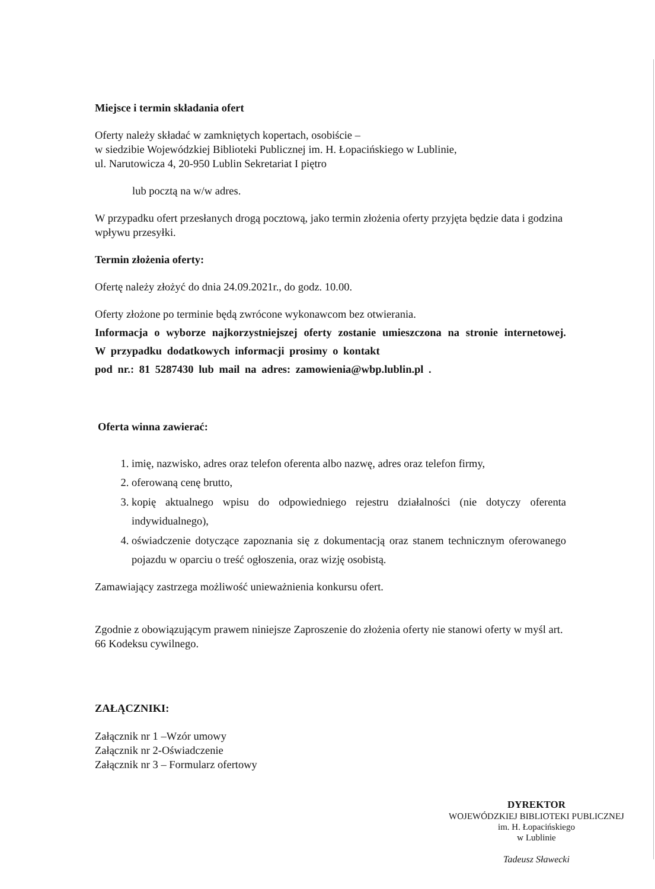Miejsce i termin składania ofert
Oferty należy składać w zamkniętych kopertach, osobiście –
w siedzibie Wojewódzkiej Biblioteki Publicznej im. H. Łopacińskiego w Lublinie,
ul. Narutowicza 4, 20-950 Lublin Sekretariat I piętro
lub pocztą na w/w adres.
W przypadku ofert przesłanych drogą pocztową, jako termin złożenia oferty przyjęta będzie data i godzina wpływu przesyłki.
Termin złożenia oferty:
Ofertę należy złożyć do dnia 24.09.2021r., do godz. 10.00.
Oferty złożone po terminie będą zwrócone wykonawcom bez otwierania.
Informacja o wyborze najkorzystniejszej oferty zostanie umieszczona na stronie internetowej. W przypadku dodatkowych informacji prosimy o kontakt
pod nr.: 81 5287430 lub mail na adres: zamowienia@wbp.lublin.pl .
Oferta winna zawierać:
1. imię, nazwisko, adres oraz telefon oferenta albo nazwę, adres oraz telefon firmy,
2. oferowaną cenę brutto,
3. kopię aktualnego wpisu do odpowiedniego rejestru działalności (nie dotyczy oferenta indywidualnego),
4. oświadczenie dotyczące zapoznania się z dokumentacją oraz stanem technicznym oferowanego pojazdu w oparciu o treść ogłoszenia, oraz wizję osobistą.
Zamawiający zastrzega możliwość unieważnienia konkursu ofert.
Zgodnie z obowiązującym prawem niniejsze Zaproszenie do złożenia oferty nie stanowi oferty w myśl art. 66 Kodeksu cywilnego.
ZAŁĄCZNIKI:
Załącznik nr 1 –Wzór umowy
Załącznik nr 2-Oświadczenie
Załącznik nr 3 – Formularz ofertowy
DYREKTOR
WOJEWÓDZKIEJ BIBLIOTEKI PUBLICZNEJ
im. H. Łopacińskiego
w Lublinie
Tadeusz Sławecki